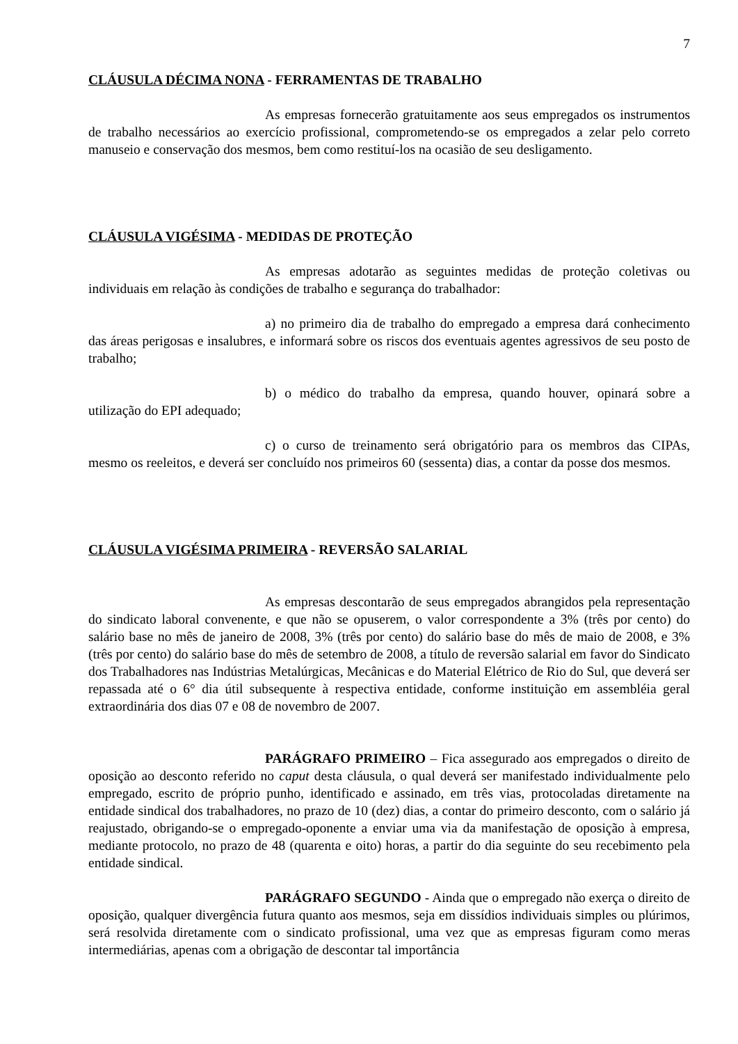7
CLÁUSULA DÉCIMA NONA - FERRAMENTAS DE TRABALHO
As empresas fornecerão gratuitamente aos seus empregados os instrumentos de trabalho necessários ao exercício profissional, comprometendo-se os empregados a zelar pelo correto manuseio e conservação dos mesmos, bem como restituí-los na ocasião de seu desligamento.
CLÁUSULA VIGÉSIMA - MEDIDAS DE PROTEÇÃO
As empresas adotarão as seguintes medidas de proteção coletivas ou individuais em relação às condições de trabalho e segurança do trabalhador:
a) no primeiro dia de trabalho do empregado a empresa dará conhecimento das áreas perigosas e insalubres, e informará sobre os riscos dos eventuais agentes agressivos de seu posto de trabalho;
b) o médico do trabalho da empresa, quando houver, opinará sobre a utilização do EPI adequado;
c) o curso de treinamento será obrigatório para os membros das CIPAs, mesmo os reeleitos, e deverá ser concluído nos primeiros 60 (sessenta) dias, a contar da posse dos mesmos.
CLÁUSULA VIGÉSIMA PRIMEIRA - REVERSÃO SALARIAL
As empresas descontarão de seus empregados abrangidos pela representação do sindicato laboral convenente, e que não se opuserem, o valor correspondente a 3% (três por cento) do salário base no mês de janeiro de 2008, 3% (três por cento) do salário base do mês de maio de 2008, e 3% (três por cento) do salário base do mês de setembro de 2008, a título de reversão salarial em favor do Sindicato dos Trabalhadores nas Indústrias Metalúrgicas, Mecânicas e do Material Elétrico de Rio do Sul, que deverá ser repassada até o 6° dia útil subsequente à respectiva entidade, conforme instituição em assembléia geral extraordinária dos dias 07 e 08 de novembro de 2007.
PARÁGRAFO PRIMEIRO – Fica assegurado aos empregados o direito de oposição ao desconto referido no caput desta cláusula, o qual deverá ser manifestado individualmente pelo empregado, escrito de próprio punho, identificado e assinado, em três vias, protocoladas diretamente na entidade sindical dos trabalhadores, no prazo de 10 (dez) dias, a contar do primeiro desconto, com o salário já reajustado, obrigando-se o empregado-oponente a enviar uma via da manifestação de oposição à empresa, mediante protocolo, no prazo de 48 (quarenta e oito) horas, a partir do dia seguinte do seu recebimento pela entidade sindical.
PARÁGRAFO SEGUNDO - Ainda que o empregado não exerça o direito de oposição, qualquer divergência futura quanto aos mesmos, seja em dissídios individuais simples ou plúrimos, será resolvida diretamente com o sindicato profissional, uma vez que as empresas figuram como meras intermediárias, apenas com a obrigação de descontar tal importância